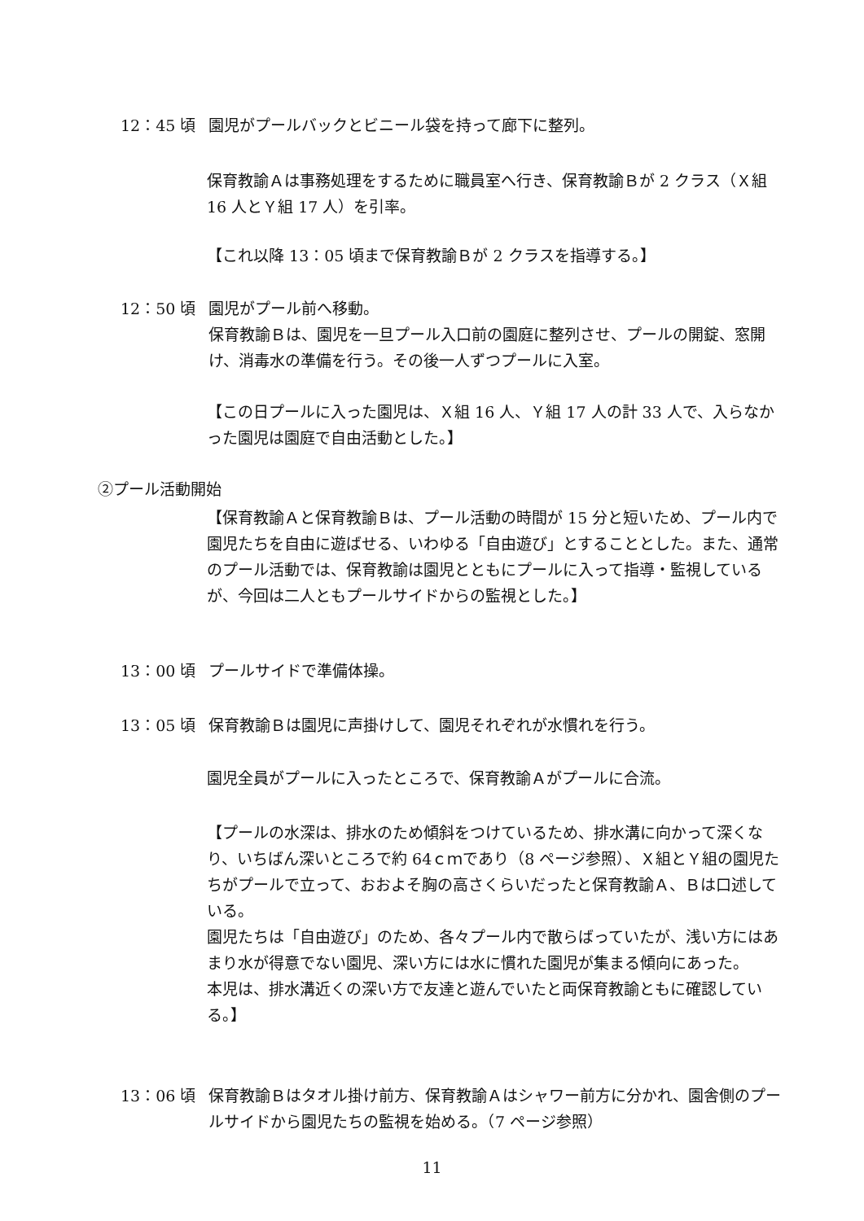12：45 頃 園児がプールバックとビニール袋を持って廊下に整列。
保育教諭Ａは事務処理をするために職員室へ行き、保育教諭Ｂが 2 クラス（Ｘ組 16 人とＹ組 17 人）を引率。
【これ以降 13：05 頃まで保育教諭Ｂが 2 クラスを指導する。】
12：50 頃 園児がプール前へ移動。
保育教諭Ｂは、園児を一旦プール入口前の園庭に整列させ、プールの開錠、窓開け、消毒水の準備を行う。その後一人ずつプールに入室。
【この日プールに入った園児は、Ｘ組 16 人、Ｙ組 17 人の計 33 人で、入らなかった園児は園庭で自由活動とした。】
②プール活動開始
【保育教諭Ａと保育教諭Ｂは、プール活動の時間が 15 分と短いため、プール内で園児たちを自由に遊ばせる、いわゆる「自由遊び」とすることとした。また、通常のプール活動では、保育教諭は園児とともにプールに入って指導・監視しているが、今回は二人ともプールサイドからの監視とした。】
13：00 頃 プールサイドで準備体操。
13：05 頃 保育教諭Ｂは園児に声掛けして、園児それぞれが水慣れを行う。
園児全員がプールに入ったところで、保育教諭Ａがプールに合流。
【プールの水深は、排水のため傾斜をつけているため、排水溝に向かって深くなり、いちばん深いところで約 64ｃｍであり（8 ページ参照）、Ｘ組とＹ組の園児たちがプールで立って、おおよそ胸の高さくらいだったと保育教諭Ａ、Ｂは口述している。
園児たちは「自由遊び」のため、各々プール内で散らばっていたが、浅い方にはあまり水が得意でない園児、深い方には水に慣れた園児が集まる傾向にあった。
本児は、排水溝近くの深い方で友達と遊んでいたと両保育教諭ともに確認している。】
13：06 頃 保育教諭Ｂはタオル掛け前方、保育教諭Ａはシャワー前方に分かれ、園舎側のプールサイドから園児たちの監視を始める。（7 ページ参照）
11